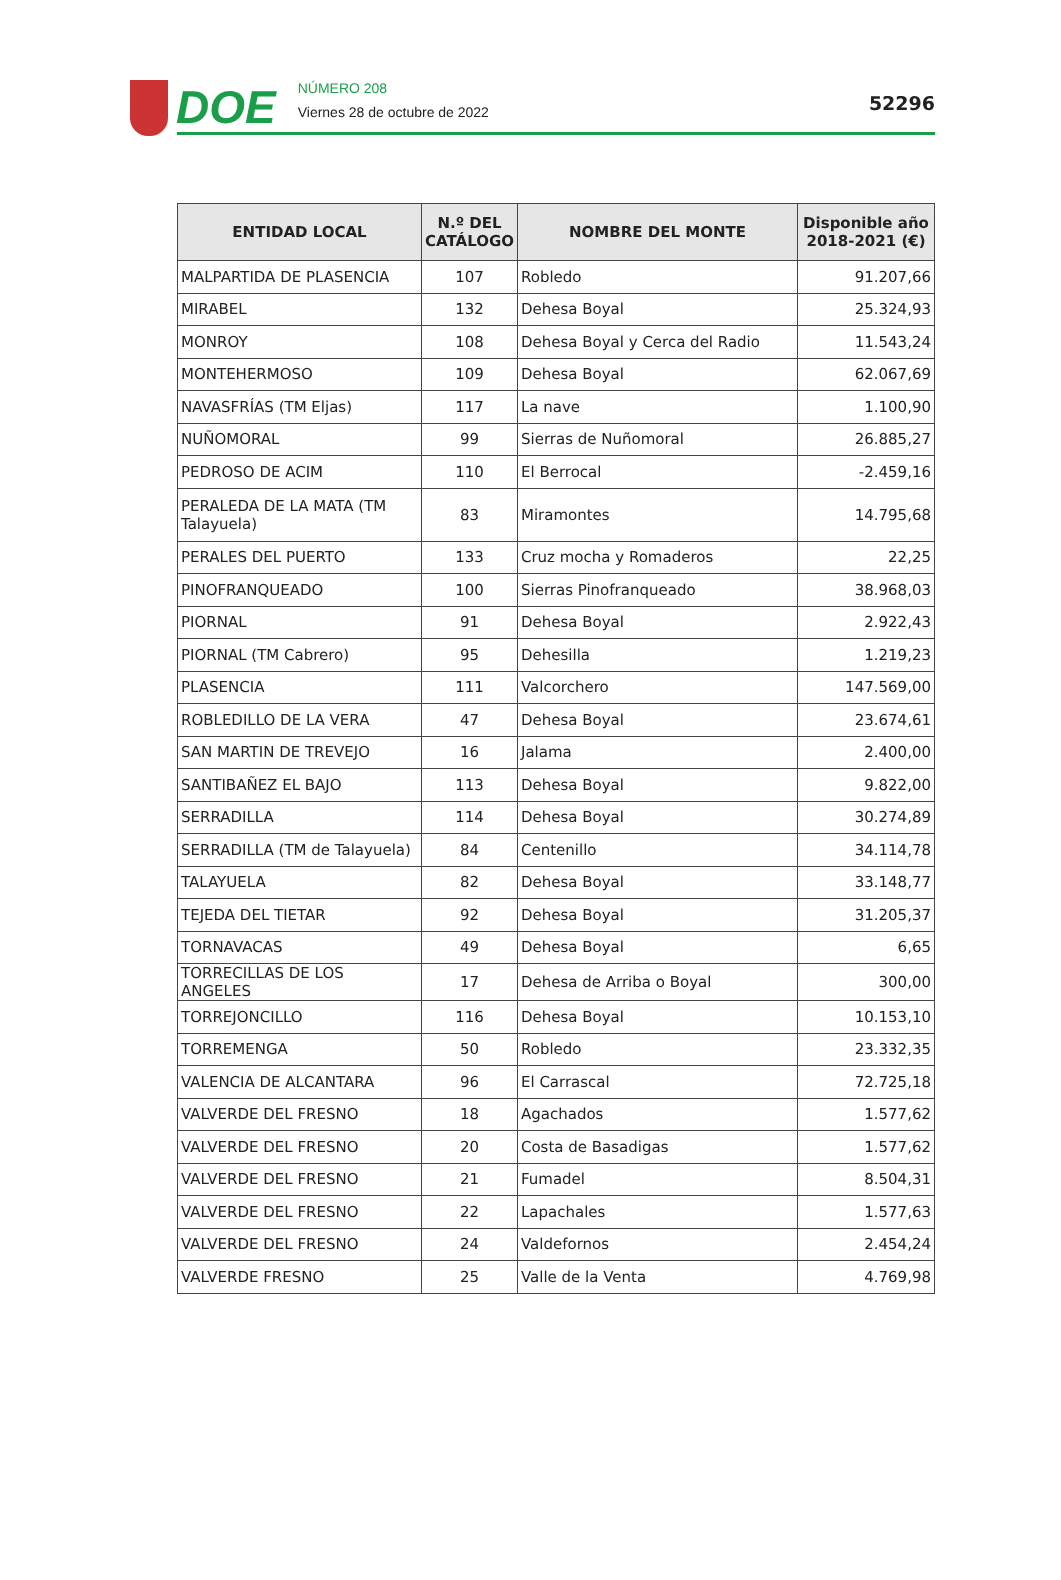DOE
NÚMERO 208
Viernes 28 de octubre de 2022
52296
| ENTIDAD LOCAL | N.º DEL CATÁLOGO | NOMBRE DEL MONTE | Disponible año 2018-2021 (€) |
| --- | --- | --- | --- |
| MALPARTIDA DE PLASENCIA | 107 | Robledo | 91.207,66 |
| MIRABEL | 132 | Dehesa Boyal | 25.324,93 |
| MONROY | 108 | Dehesa Boyal y Cerca del Radio | 11.543,24 |
| MONTEHERMOSO | 109 | Dehesa Boyal | 62.067,69 |
| NAVASFRÍAS (TM Eljas) | 117 | La nave | 1.100,90 |
| NUÑOMORAL | 99 | Sierras de Nuñomoral | 26.885,27 |
| PEDROSO DE ACIM | 110 | El Berrocal | -2.459,16 |
| PERALEDA DE LA MATA (TM Talayuela) | 83 | Miramontes | 14.795,68 |
| PERALES DEL PUERTO | 133 | Cruz mocha y Romaderos | 22,25 |
| PINOFRANQUEADO | 100 | Sierras Pinofranqueado | 38.968,03 |
| PIORNAL | 91 | Dehesa Boyal | 2.922,43 |
| PIORNAL (TM Cabrero) | 95 | Dehesilla | 1.219,23 |
| PLASENCIA | 111 | Valcorchero | 147.569,00 |
| ROBLEDILLO DE LA VERA | 47 | Dehesa Boyal | 23.674,61 |
| SAN MARTIN DE TREVEJO | 16 | Jalama | 2.400,00 |
| SANTIBAÑEZ EL BAJO | 113 | Dehesa Boyal | 9.822,00 |
| SERRADILLA | 114 | Dehesa Boyal | 30.274,89 |
| SERRADILLA (TM de Talayuela) | 84 | Centenillo | 34.114,78 |
| TALAYUELA | 82 | Dehesa Boyal | 33.148,77 |
| TEJEDA DEL TIETAR | 92 | Dehesa Boyal | 31.205,37 |
| TORNAVACAS | 49 | Dehesa Boyal | 6,65 |
| TORRECILLAS DE LOS ANGELES | 17 | Dehesa de Arriba o Boyal | 300,00 |
| TORREJONCILLO | 116 | Dehesa Boyal | 10.153,10 |
| TORREMENGA | 50 | Robledo | 23.332,35 |
| VALENCIA DE ALCANTARA | 96 | El Carrascal | 72.725,18 |
| VALVERDE DEL FRESNO | 18 | Agachados | 1.577,62 |
| VALVERDE DEL FRESNO | 20 | Costa de Basadigas | 1.577,62 |
| VALVERDE DEL FRESNO | 21 | Fumadel | 8.504,31 |
| VALVERDE DEL FRESNO | 22 | Lapachales | 1.577,63 |
| VALVERDE DEL FRESNO | 24 | Valdefornos | 2.454,24 |
| VALVERDE FRESNO | 25 | Valle de la Venta | 4.769,98 |